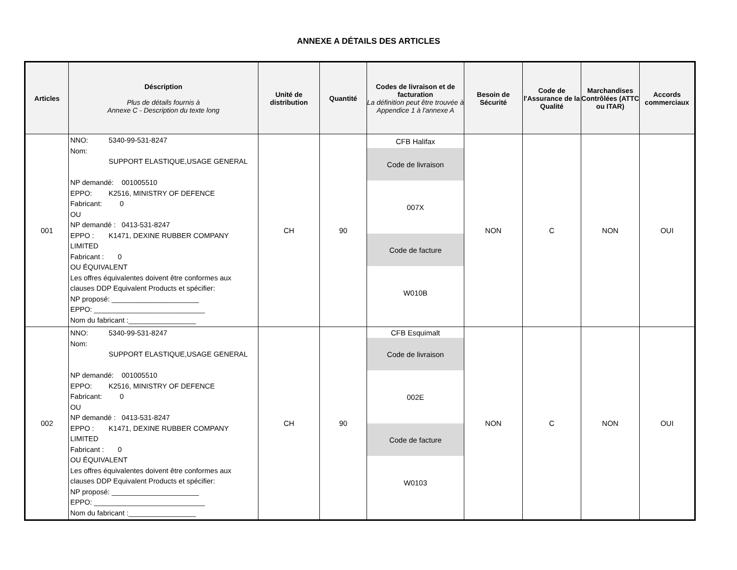ANNEXE A DÉTAILS DES ARTICLES
| Articles | Déscription Plus de détails fournis à Annexe C - Description du texte long | Unité de distribution | Quantité | Codes de livraison et de facturation La définition peut être trouvée à Appendice 1 à l'annexe A | Besoin de Sécurité | Code de l'Assurance de la Qualité | Marchandises Contrôlées (ATTC ou ITAR) | Accords commerciaux |
| --- | --- | --- | --- | --- | --- | --- | --- | --- |
| 001 | NNO: 5340-99-531-8247 Nom: SUPPORT ELASTIQUE,USAGE GENERAL NP demandé: 001005510 EPPO: K2516, MINISTRY OF DEFENCE Fabricant: 0 OU NP demandé : 0413-531-8247 EPPO : K1471, DEXINE RUBBER COMPANY LIMITED Fabricant : 0 OU ÉQUIVALENT Les offres équivalentes doivent être conformes aux clauses DDP Equivalent Products et spécifier: NP proposé: ______________________ EPPO: ____________________________ Nom du fabricant :_________________ | CH | 90 | CFB Halifax Code de livraison 007X Code de facture W010B | NON | C | NON | OUI |
| 002 | NNO: 5340-99-531-8247 Nom: SUPPORT ELASTIQUE,USAGE GENERAL NP demandé: 001005510 EPPO: K2516, MINISTRY OF DEFENCE Fabricant: 0 OU NP demandé : 0413-531-8247 EPPO : K1471, DEXINE RUBBER COMPANY LIMITED Fabricant : 0 OU ÉQUIVALENT Les offres équivalentes doivent être conformes aux clauses DDP Equivalent Products et spécifier: NP proposé: ______________________ EPPO: ____________________________ Nom du fabricant :_________________ | CH | 90 | CFB Esquimalt Code de livraison 002E Code de facture W0103 | NON | C | NON | OUI |